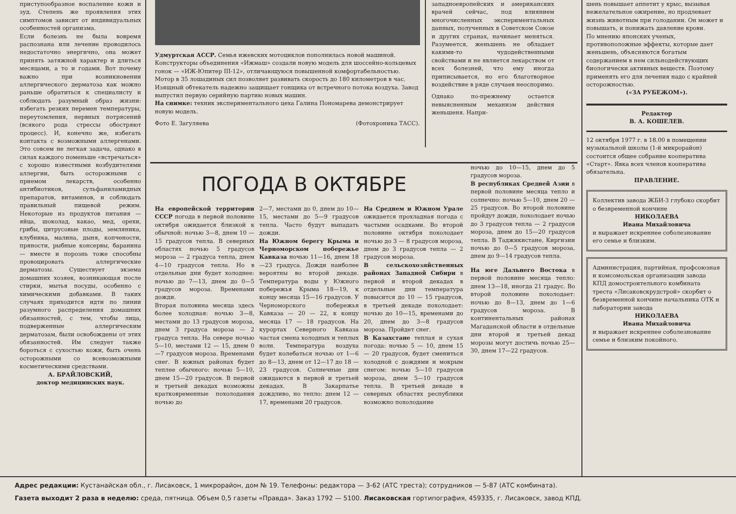приступообразное воспаление кожи и зуд. Степень же проявления этих симптомов зависит от индивидуальных особенностей организма.
Если болезнь не была вовремя распознана или лечение проводилось недостаточно энергично, она может принять затяжной характер и длиться месяцами, а то и годами. Вот почему важно при возникновении аллергического дерматоза как можно раньше обратиться к специалисту и соблюдать разумный образ жизни: избегать резких перемен температуры, переутомления, нервных потрясений (всякого рода стрессы обостряют процесс). И, конечно же, избегать контакта с возможными аллергенами. Это совсем не легкая задача, однако в силах каждого поменьше «встречаться» с хорошо известными возбудителями аллергии, быть осторожными с приемом лекарств, особенно антибиотиков, сульфаниламидных препаратов, витаминов, и соблюдать правильный пищевой режим. Некоторые из продуктов питания — яйца, шоколад, какао, мед, орехи, грибы, цитрусовые плоды, земляника, клубника, малина, дыня, копчености, пряности, рыбные консервы, баранина — вместе и порознь тоже способны провоцировать аллергические дерматозы. Существует экзема домашних хозяек, возникающая после стирки, мытья посуды, особенно с химическими добавками. В таких случаях приходится идти по линии разумного распределения домашних обязанностей, с тем, чтобы лица, подверженные аллергическим дерматозам, были освобождены от этих обязанностей. Им следует также бороться с сухостью кожи, быть очень осторожными со всевозможными косметическими средствами.
А. БРАЙЛОВСКИЙ,
доктор медицинских наук.
Удмуртская АССР. Семья ижевских мотоциклов пополнилась новой машиной. Конструкторы объединения «Ижмаш» создали новую модель для шоссейно-кольцевых гонок — «ИЖ-Юпитер III-12», отличающуюся повышенной комфортабельностью. Мотор в 35 лошадиных сил позволяет развивать скорость до 180 километров в час. Изящный обтекатель надежно защищает гонщика от встречного потока воздуха. Завод выпустил первую серийную партию новых машин.
На снимке: техник экспериментального цеха Галина Пономарева демонстрирует новую модель.
Фото Е. Загуляева (Фотохроника ТАСС).
западноевропейских и американских врачей сейчас, под влиянием многочисленных экспериментальных данных, полученных в Советском Союзе и других странах, начинает меняться. Разумеется, женьшень не обладает какими-то чудодейственными свойствами и не является лекарством от всех болезней, что ему иногда приписывается, но его благотворное воздействие в ряде случаев неоспоримо.
Однако по-прежнему остается невыясненным механизм действия женьшеня. Напри-
ПОГОДА В ОКТЯБРЕ
На европейской территории СССР погода в первой половине октября ожидается близкой к обычной: ночью 3—8, днем 10 — 15 градусов тепла. В северных областях ночью 5 градусов мороза — 2 градуса тепла, днем 4—10 градусов тепла. Но в отдельные дни будет холоднее: ночью до 7—13, днем до 0—5 градусов мороза. Временами дожди.
Вторая половина месяца здесь более холодная: ночью 3—8, местами до 13 градусов мороза, днем 3 градуса мороза — 2 градуса тепла. На севере ночью 5—10, местами 12 — 15, днем 0—7 градусов мороза. Временами снег. В южных районах будет теплее обычного: ночью 5—10, днем 15—20 градусов. В первой и третьей декадах возможны кратковременные похолодания ночью до
2—7, местами до 0, днем до 10—15, местами до 5—9 градусов тепла. Часто будут выпадать дожди.
На Южном берегу Крыма и Черноморском побережье Кавказа ночью 11—16, днем 18—23 градуса. Дожди наиболее вероятны во второй декаде. Температура воды у Южного побережья Крыма 18—19, к концу месяца 15—16 градусов. У Черноморского побережья Кавказа — 20 — 22, к концу месяца 17 — 18 градусов. На курортах Северного Кавказа частая смена холодных и теплых волн. Температура воздуха будет колебаться ночью от 1—6 до 8—13, днем от 12—17 до 18 — 23 градусов. Солнечные дни ожидаются в первой и третьей декадах. В Закарпатье дождливо, но тепло: днем 12 — 17, временами 20 градусов.
На Среднем и Южном Урале ожидается прохладная погода с частыми осадками. Во второй половине октября похолодает ночью до 3 — 8 градусов мороза, днем до 3 градусов тепла — 2 градусов мороза.
В сельскохозяйственных районах Западной Сибири в первой и второй декадах в отдельные дни температура повысится до 10 — 15 градусов, в третьей декаде похолодает: ночью до 10—15, временами до 20, днем до 3—8 градусов мороза. Пройдет снег.
В Казахстане теплая и сухая погода: ночью 5 — 10, днем 15 — 20 градусов, будет смениться холодной с дождями и мокрым снегом: ночью 5—10 градусов мороза, днем 5—10 градусов тепла. В третьей декаде в северных областях республики возможно похолодание
ночью до 10—15, днем до 5 градусов мороза.
В республиках Средней Азии в первой половине месяца тепло и солнечно: ночью 5—10, днем 20 — 25 градусов. Во второй половине пройдут дожди, похолодает ночью до 3 градусов тепла — 2 градусов мороза, днем до 15—20 градусов тепла. В Таджикистане, Киргизии ночью до 0—5 градусов мороза, днем до 9—14 градусов тепла.
На юге Дальнего Востока в первой половине месяца тепло: днем 13—18, иногда 21 градус. Во второй половине похолодает: ночью до 8—13, днем до 1—6 градусов мороза. В континентальных районах Магаданской области в отдельные дни второй и третьей декад морозы могут достичь ночью 25—30, днем 17—22 градусов.
шень повышает аппетит у крыс, вызывая нежелательное ожирение, но продлевает жизнь животным при голодании. Он может и повышать, и понижать давление крови.
По мнению японских ученых, противоположные эффекты, которые дает женьшень, объясняются богатым содержанием в нем сильнодействующих биологически активных веществ. Поэтому применять его для лечения надо с крайней осторожностью.
(«ЗА РУБЕЖОМ»).
Редактор
В. А. КОШЕЛЕВ.
12 октября 1977 г. в 18.00 в помещении музыкальной школы (1-й микрорайон) состоится общее собрание кооператива «Старт». Явка всех членов кооператива обязательна.
ПРАВЛЕНИЕ.
Коллектив завода ЖБИ-3 глубоко скорбит о безвременной кончине
НИКОЛАЕВА
Ивана Михайловича
и выражает искреннее соболезнование его семье и близким.
Администрация, партийная, профсоюзная и комсомольская организации завода КПД домостроительного комбината треста «Лисаковскрудстрой» скорбит о безвременной кончине начальника ОТК и лаборатории завода
НИКОЛАЕВА
Ивана Михайловича
и выражает искреннее соболезнование семье и близким покойного.
Адрес редакции: Кустанайская обл., г. Лисаковск, 1 микрорайон, дом № 19. Телефоны: редактора — 3-62 (АТС треста); сотрудников — 5-87 (АТС комбината).
Газета выходит 2 раза в неделю: среда, пятница. Объем 0,5 газеты «Правда». Заказ 1792 — 5100. Лисаковская гортипография, 459335, г. Лисаковск, завод КПД.